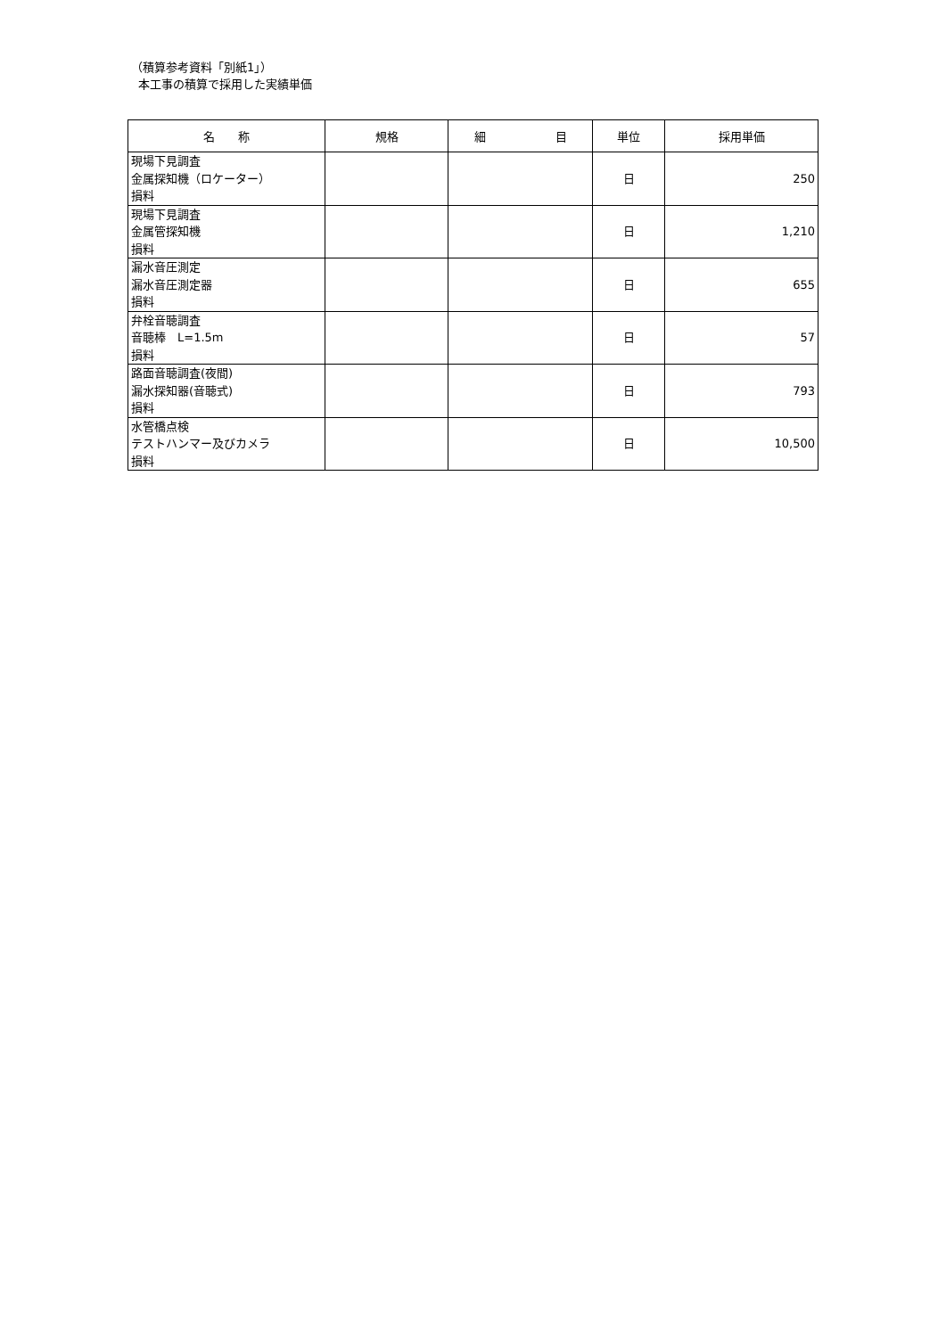（積算参考資料「別紙1」）
本工事の積算で採用した実績単価
| 名 称 | 規格 | 細 目 | 単位 | 採用単価 |
| --- | --- | --- | --- | --- |
| 現場下見調査 金属探知機（ロケーター） 損料 | | | 日 | 250 |
| 現場下見調査 金属管探知機 損料 | | | 日 | 1,210 |
| 漏水音圧測定 漏水音圧測定器 損料 | | | 日 | 655 |
| 弁栓音聴調査 音聴棒 L=1.5m 損料 | | | 日 | 57 |
| 路面音聴調査(夜間) 漏水探知器(音聴式) 損料 | | | 日 | 793 |
| 水管橋点検 テストハンマー及びカメラ 損料 | | | 日 | 10,500 |